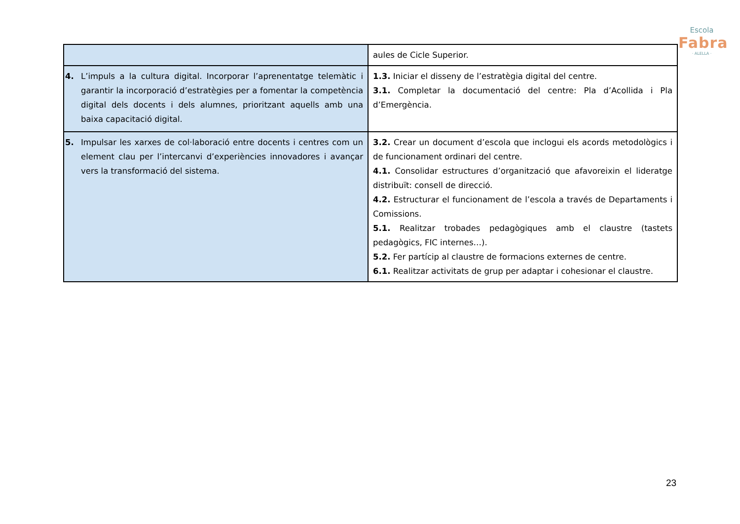Escola
Fabra
· ALELLA ·
| | aules de Cicle Superior. |
| 4. L’impuls a la cultura digital. Incorporar l’aprenentatge telemàtic i garantir la incorporació d’estratègies per a fomentar la competència digital dels docents i dels alumnes, prioritzant aquells amb una baixa capacitació digital. | 1.3. Iniciar el disseny de l’estratègia digital del centre. 3.1. Completar la documentació del centre: Pla d’Acollida i Pla d’Emergència. |
| 5. Impulsar les xarxes de col·laboració entre docents i centres com un element clau per l’intercanvi d’experiències innovadores i avançar vers la transformació del sistema. | 3.2. Crear un document d’escola que inclogui els acords metodològics i de funcionament ordinari del centre. 4.1. Consolidar estructures d’organització que afavoreixin el lideratge distribuït: consell de direcció. 4.2. Estructurar el funcionament de l’escola a través de Departaments i Comissions. 5.1. Realitzar trobades pedagògiques amb el claustre (tastets pedagògics, FIC internes…). 5.2. Fer partícip al claustre de formacions externes de centre. 6.1. Realitzar activitats de grup per adaptar i cohesionar el claustre. |
23